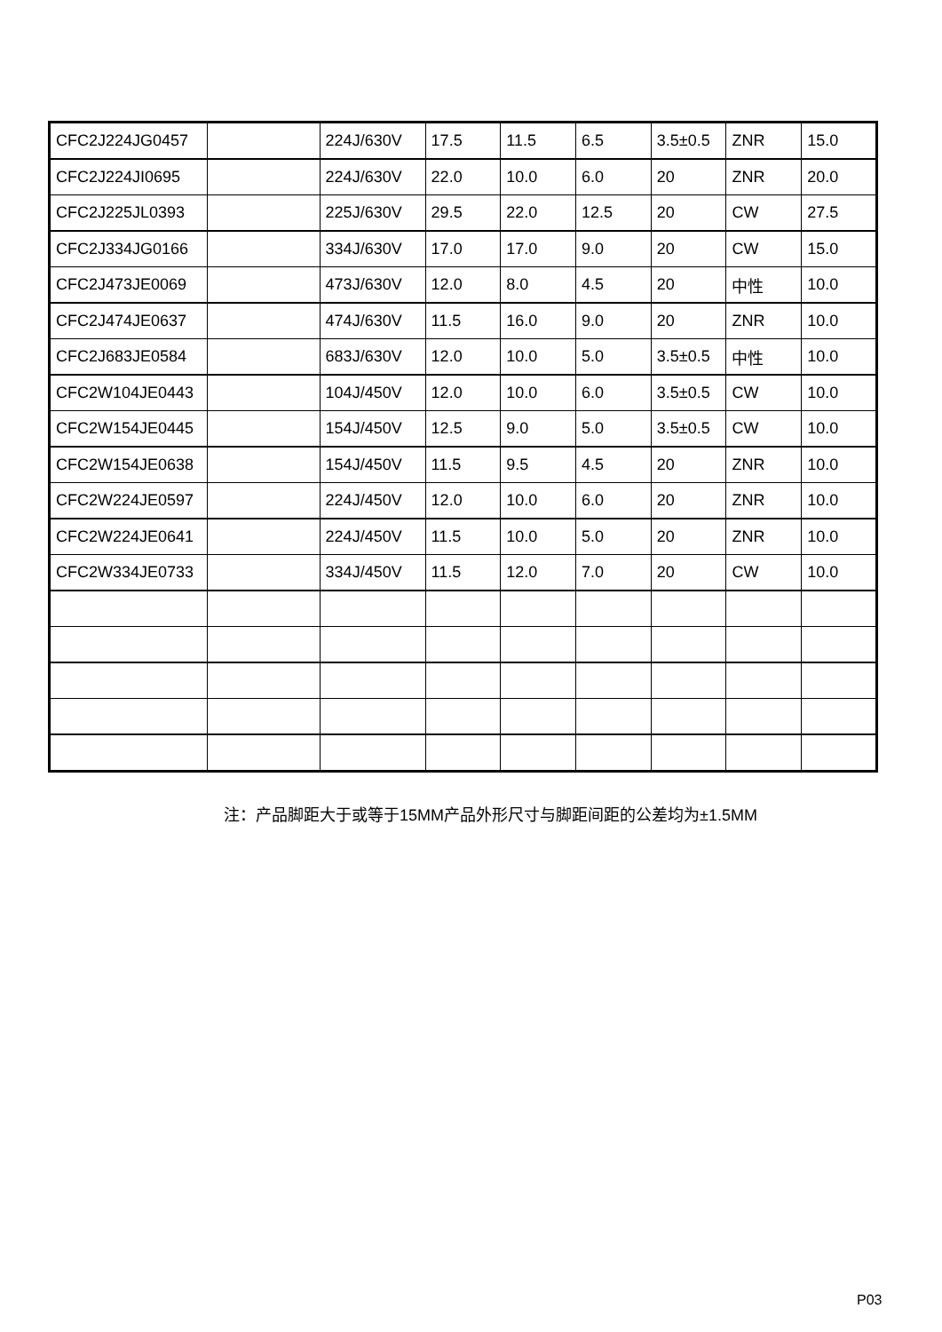| CFC2J224JG0457 | | 224J/630V | 17.5 | 11.5 | 6.5 | 3.5±0.5 | ZNR | 15.0 |
| CFC2J224JI0695 | | 224J/630V | 22.0 | 10.0 | 6.0 | 20 | ZNR | 20.0 |
| CFC2J225JL0393 | | 225J/630V | 29.5 | 22.0 | 12.5 | 20 | CW | 27.5 |
| CFC2J334JG0166 | | 334J/630V | 17.0 | 17.0 | 9.0 | 20 | CW | 15.0 |
| CFC2J473JE0069 | | 473J/630V | 12.0 | 8.0 | 4.5 | 20 | 中性 | 10.0 |
| CFC2J474JE0637 | | 474J/630V | 11.5 | 16.0 | 9.0 | 20 | ZNR | 10.0 |
| CFC2J683JE0584 | | 683J/630V | 12.0 | 10.0 | 5.0 | 3.5±0.5 | 中性 | 10.0 |
| CFC2W104JE0443 | | 104J/450V | 12.0 | 10.0 | 6.0 | 3.5±0.5 | CW | 10.0 |
| CFC2W154JE0445 | | 154J/450V | 12.5 | 9.0 | 5.0 | 3.5±0.5 | CW | 10.0 |
| CFC2W154JE0638 | | 154J/450V | 11.5 | 9.5 | 4.5 | 20 | ZNR | 10.0 |
| CFC2W224JE0597 | | 224J/450V | 12.0 | 10.0 | 6.0 | 20 | ZNR | 10.0 |
| CFC2W224JE0641 | | 224J/450V | 11.5 | 10.0 | 5.0 | 20 | ZNR | 10.0 |
| CFC2W334JE0733 | | 334J/450V | 11.5 | 12.0 | 7.0 | 20 | CW | 10.0 |
注：产品脚距大于或等于15MM产品外形尺寸与脚距间距的公差均为±1.5MM
P03